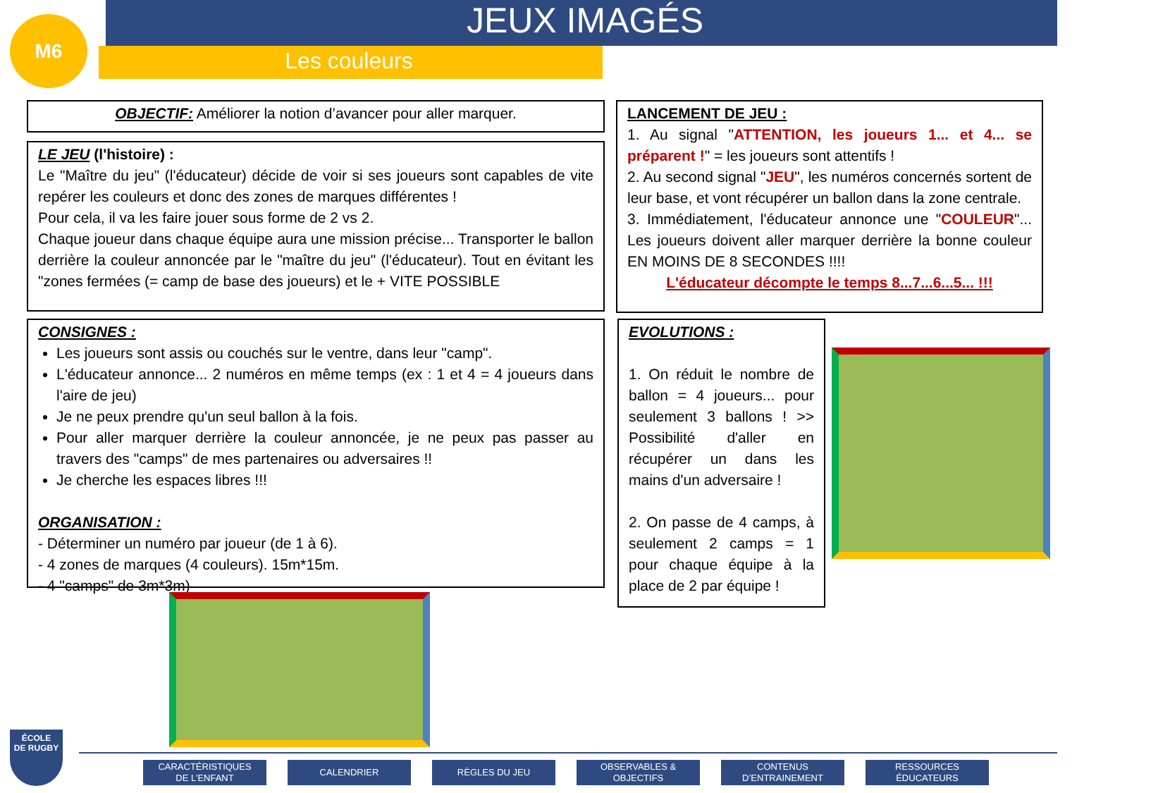M6
JEUX IMAGÉS
Les couleurs
OBJECTIF: Améliorer la notion d’avancer pour aller marquer.
LE JEU (l'histoire) :
Le "Maître du jeu" (l'éducateur) décide de voir si ses joueurs sont capables de vite repérer les couleurs et donc des zones de marques différentes !
Pour cela, il va les faire jouer sous forme de 2 vs 2.
Chaque joueur dans chaque équipe aura une mission précise... Transporter le ballon derrière la couleur annoncée par le "maître du jeu" (l'éducateur). Tout en évitant les "zones fermées (= camp de base des joueurs) et le + VITE POSSIBLE
CONSIGNES :
Les joueurs sont assis ou couchés sur le ventre, dans leur "camp".
L'éducateur annonce... 2 numéros en même temps (ex : 1 et 4 = 4 joueurs dans l'aire de jeu)
Je ne peux prendre qu'un seul ballon à la fois.
Pour aller marquer derrière la couleur annoncée, je ne peux pas passer au travers des "camps" de mes partenaires ou adversaires !!
Je cherche les espaces libres !!!
ORGANISATION :
- Déterminer un numéro par joueur (de 1 à 6).
- 4 zones de marques (4 couleurs). 15m*15m.
- 4 "camps" de 3m*3m)
LANCEMENT DE JEU :
1. Au signal "ATTENTION, les joueurs 1... et 4... se préparent !" = les joueurs sont attentifs !
2. Au second signal "JEU", les numéros concernés sortent de leur base, et vont récupérer un ballon dans la zone centrale.
3. Immédiatement, l'éducateur annonce une "COULEUR"... Les joueurs doivent aller marquer derrière la bonne couleur EN MOINS DE 8 SECONDES !!!!
L'éducateur décompte le temps 8...7...6...5... !!!
EVOLUTIONS :
1. On réduit le nombre de ballon = 4 joueurs... pour seulement 3 ballons ! >> Possibilité d'aller en récupérer un dans les mains d'un adversaire !
2. On passe de 4 camps, à seulement 2 camps = 1 pour chaque équipe à la place de 2 par équipe !
ÉCOLE
DE RUGBY
CARACTÉRISTIQUES
DE L’ENFANT
CALENDRIER RÈGLES DU JEU
OBSERVABLES &
OBJECTIFS
CONTENUS
D’ENTRAINEMENT
RESSOURCES
ÉDUCATEURS